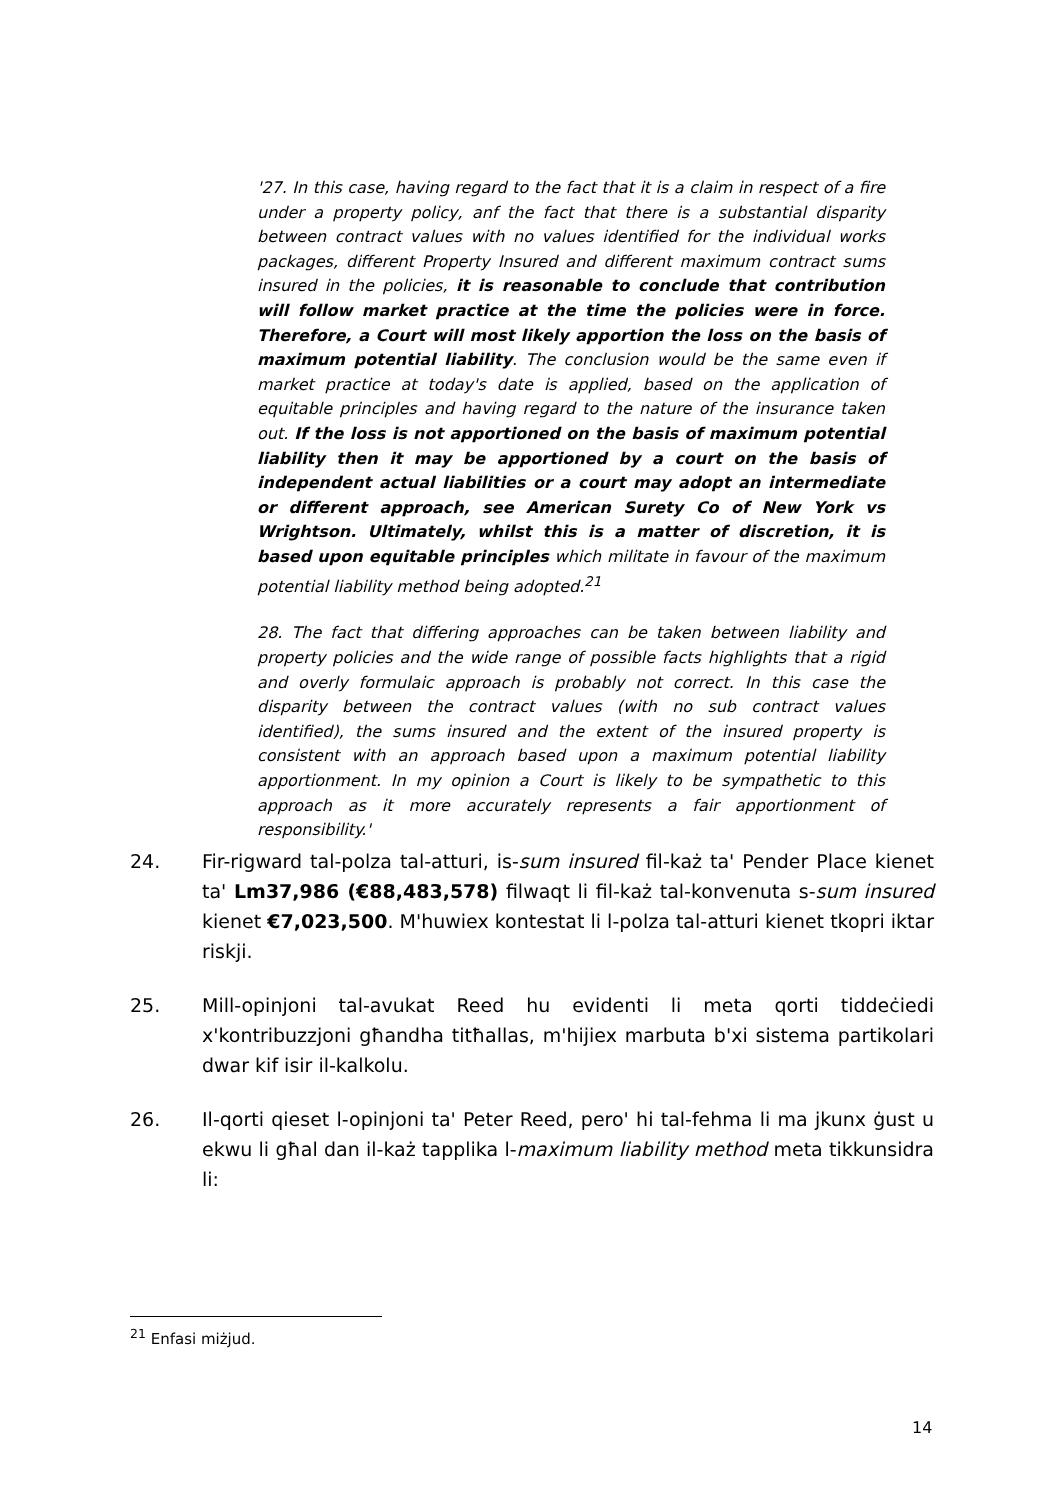'27. In this case, having regard to the fact that it is a claim in respect of a fire under a property policy, anf the fact that there is a substantial disparity between contract values with no values identified for the individual works packages, different Property Insured and different maximum contract sums insured in the policies, it is reasonable to conclude that contribution will follow market practice at the time the policies were in force. Therefore, a Court will most likely apportion the loss on the basis of maximum potential liability. The conclusion would be the same even if market practice at today's date is applied, based on the application of equitable principles and having regard to the nature of the insurance taken out. If the loss is not apportioned on the basis of maximum potential liability then it may be apportioned by a court on the basis of independent actual liabilities or a court may adopt an intermediate or different approach, see American Surety Co of New York vs Wrightson. Ultimately, whilst this is a matter of discretion, it is based upon equitable principles which militate in favour of the maximum potential liability method being adopted.<sup>21</sup>
28. The fact that differing approaches can be taken between liability and property policies and the wide range of possible facts highlights that a rigid and overly formulaic approach is probably not correct. In this case the disparity between the contract values (with no sub contract values identified), the sums insured and the extent of the insured property is consistent with an approach based upon a maximum potential liability apportionment. In my opinion a Court is likely to be sympathetic to this approach as it more accurately represents a fair apportionment of responsibility.'
24. Fir-rigward tal-polza tal-atturi, is-sum insured fil-każ ta' Pender Place kienet ta' Lm37,986 (€88,483,578) filwaqt li fil-każ tal-konvenuta s-sum insured kienet €7,023,500. M'huwiex kontestat li l-polza tal-atturi kienet tkopri iktar riskji.
25. Mill-opinjoni tal-avukat Reed hu evidenti li meta qorti tiddeċiedi x'kontribuzzjoni għandha titħallas, m'hijiex marbuta b'xi sistema partikolari dwar kif isir il-kalkolu.
26. Il-qorti qieset l-opinjoni ta' Peter Reed, pero' hi tal-fehma li ma jkunx ġust u ekwu li għal dan il-każ tapplika l-maximum liability method meta tikkunsidra li:
<sup>21</sup> Enfasi miżjud.
14